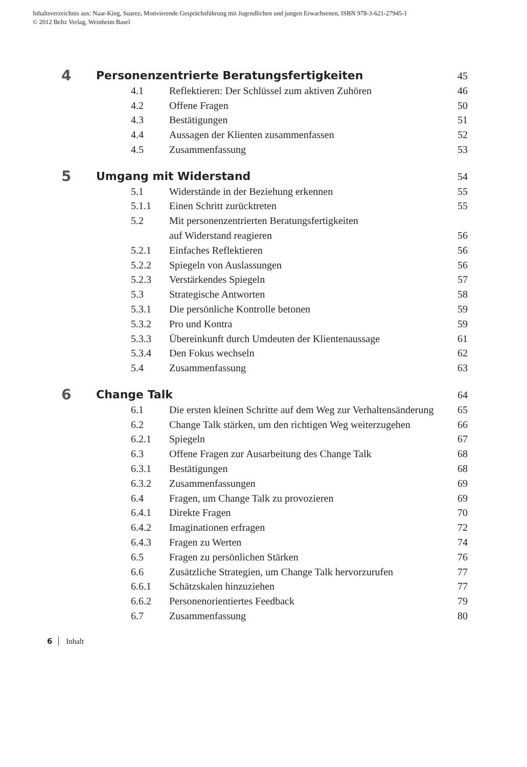Inhaltsverzeichnis aus: Naar-King, Suarez, Motivierende Gesprächsführung mit Jugendlichen und jungen Erwachsenen, ISBN 978-3-621-27945-1
© 2012 Beltz Verlag, Weinheim Basel
| 4 | Personenzentrierte Beratungsfertigkeiten | | 45 |
| | 4.1 | Reflektieren: Der Schlüssel zum aktiven Zuhören | 46 |
| | 4.2 | Offene Fragen | 50 |
| | 4.3 | Bestätigungen | 51 |
| | 4.4 | Aussagen der Klienten zusammenfassen | 52 |
| | 4.5 | Zusammenfassung | 53 |
| 5 | Umgang mit Widerstand | | 54 |
| | 5.1 | Widerstände in der Beziehung erkennen | 55 |
| | 5.1.1 | Einen Schritt zurücktreten | 55 |
| | 5.2 | Mit personenzentrierten Beratungsfertigkeiten auf Widerstand reagieren | 56 |
| | 5.2.1 | Einfaches Reflektieren | 56 |
| | 5.2.2 | Spiegeln von Auslassungen | 56 |
| | 5.2.3 | Verstärkendes Spiegeln | 57 |
| | 5.3 | Strategische Antworten | 58 |
| | 5.3.1 | Die persönliche Kontrolle betonen | 59 |
| | 5.3.2 | Pro und Kontra | 59 |
| | 5.3.3 | Übereinkunft durch Umdeuten der Klientenaussage | 61 |
| | 5.3.4 | Den Fokus wechseln | 62 |
| | 5.4 | Zusammenfassung | 63 |
| 6 | Change Talk | | 64 |
| | 6.1 | Die ersten kleinen Schritte auf dem Weg zur Verhaltensänderung | 65 |
| | 6.2 | Change Talk stärken, um den richtigen Weg weiterzugehen | 66 |
| | 6.2.1 | Spiegeln | 67 |
| | 6.3 | Offene Fragen zur Ausarbeitung des Change Talk | 68 |
| | 6.3.1 | Bestätigungen | 68 |
| | 6.3.2 | Zusammenfassungen | 69 |
| | 6.4 | Fragen, um Change Talk zu provozieren | 69 |
| | 6.4.1 | Direkte Fragen | 70 |
| | 6.4.2 | Imaginationen erfragen | 72 |
| | 6.4.3 | Fragen zu Werten | 74 |
| | 6.5 | Fragen zu persönlichen Stärken | 76 |
| | 6.6 | Zusätzliche Strategien, um Change Talk hervorzurufen | 77 |
| | 6.6.1 | Schätzskalen hinzuziehen | 77 |
| | 6.6.2 | Personenorientiertes Feedback | 79 |
| | 6.7 | Zusammenfassung | 80 |
6 Inhalt